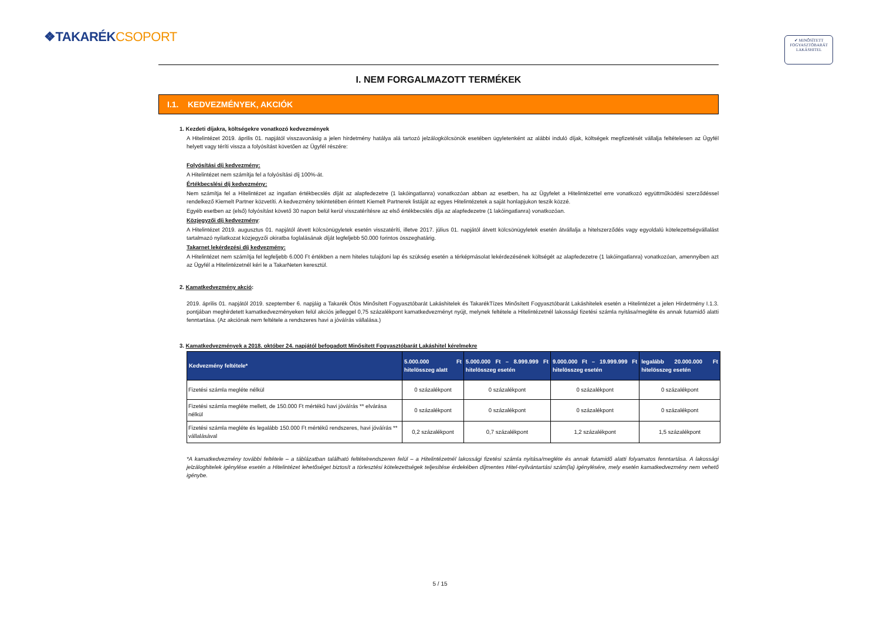❖TAKARÉKCSOPORT
✔ MINŐSÍTETT
FOGYASZTÓBARÁT
LAKÁSHITEL
I. NEM FORGALMAZOTT TERMÉKEK
I.1. KEDVEZMÉNYEK, AKCIÓK
1. Kezdeti díjakra, költségekre vonatkozó kedvezmények
A Hitelintézet 2019. április 01. napjától visszavonásig a jelen hirdetmény hatálya alá tartozó jelzálogkölcsönök esetében ügyletenként az alábbi induló díjak, költségek megfizetését vállalja feltételesen az Ügyfél helyett vagy téríti vissza a folyósítást követően az Ügyfél részére:
Folyósítási díj kedvezmény:
A Hitelintézet nem számítja fel a folyósítási díj 100%-át.
Értékbecslési díj kedvezmény:
Nem számítja fel a Hitelintézet az ingatlan értékbecslés díját az alapfedezetre (1 lakóingatlanra) vonatkozóan abban az esetben, ha az Ügyfelet a Hitelintézettel erre vonatkozó együttműködési szerződéssel rendelkező Kiemelt Partner közvetíti. A kedvezmény tekintetében érintett Kiemelt Partnerek listáját az egyes Hitelintézetek a saját honlapjukon teszik közzé.
Egyéb esetben az (első) folyósítást követő 30 napon belül kerül visszatérítésre az első értékbecslés díja az alapfedezetre (1 lakóingatlanra) vonatkozóan.
Közjegyzői díj kedvezmény:
A Hitelintézet 2019. augusztus 01. napjától átvett kölcsönügyletek esetén visszatéríti, illetve 2017. július 01. napjától átvett kölcsönügyletek esetén átvállalja a hitelszerződés vagy egyoldalú kötelezettségvállalást tartalmazó nyilatkozat közjegyzői okiratba foglalásának díját legfeljebb 50.000 forintos összeghatárig.
Takarnet lekérdezési díj kedvezmény:
A Hitelintézet nem számítja fel legfeljebb 6.000 Ft értékben a nem hiteles tulajdoni lap és szükség esetén a térképmásolat lekérdezésének költségét az alapfedezetre (1 lakóingatlanra) vonatkozóan, amennyiben azt az Ügyfél a Hitelintézetnél kéri le a TakarNeten keresztül.
2. Kamatkedvezmény akció:
2019. április 01. napjától 2019. szeptember 6. napjáig a Takarék Ötös Minősített Fogyasztóbarát Lakáshitelek és TakarékTízes Minősített Fogyasztóbarát Lakáshitelek esetén a Hitelintézet a jelen Hirdetmény I.1.3. pontjában meghirdetett kamatkedvezményeken felül akciós jelleggel 0,75 százalékpont kamatkedvezményt nyújt, melynek feltétele a Hitelintézetnél lakossági fizetési számla nyitása/megléte és annak futamidő alatti fenntartása. (Az akciónak nem feltétele a rendszeres havi a jóváírás vállalása.)
3. Kamatkedvezmények a 2018. október 24. napjától befogadott Minősített Fogyasztóbarát Lakáshitel kérelmekre
| Kedvezmény feltétele* | 5.000.000 Ft hitelösszeg alatt | 5.000.000 Ft – 8.999.999 Ft hitelösszeg esetén | 9.000.000 Ft – 19.999.999 Ft hitelösszeg esetén | legalább 20.000.000 Ft hitelösszeg esetén |
| --- | --- | --- | --- | --- |
| Fizetési számla megléte nélkül | 0 százalékpont | 0 százalékpont | 0 százalékpont | 0 százalékpont |
| Fizetési számla megléte mellett, de 150.000 Ft mértékű havi jóváírás ** elvárása nélkül | 0 százalékpont | 0 százalékpont | 0 százalékpont | 0 százalékpont |
| Fizetési számla megléte és legalább 150.000 Ft mértékű rendszeres, havi jóváírás ** vállalásával | 0,2 százalékpont | 0,7 százalékpont | 1,2 százalékpont | 1,5 százalékpont |
*A kamatkedvezmény további feltétele – a táblázatban található feltételrendszeren felül – a Hitelintézetnél lakossági fizetési számla nyitása/megléte és annak futamidő alatti folyamatos fenntartása. A lakossági jelzáloghitelek igénylése esetén a Hitelintézet lehetőséget biztosít a törlesztési kötelezettségek teljesítése érdekében díjmentes Hitel-nyilvántartási szám(la) igénylésére, mely esetén kamatkedvezmény nem vehető igénybe.
5 / 15